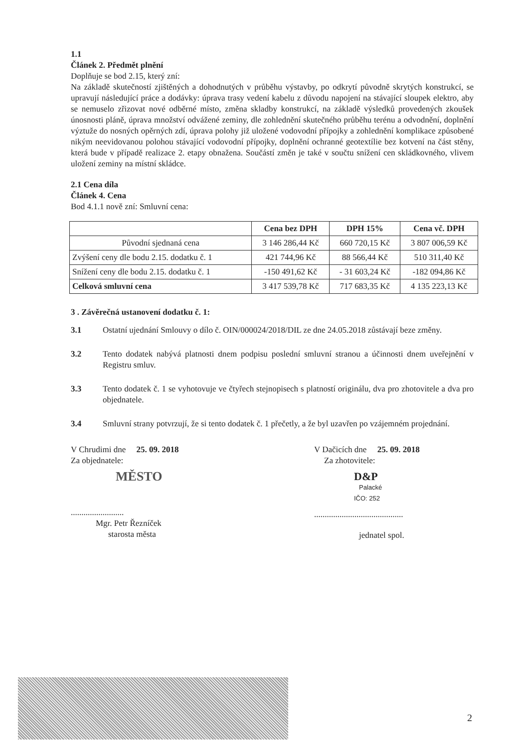1.1
Článek 2. Předmět plnění
Doplňuje se bod 2.15, který zní:
Na základě skutečností zjištěných a dohodnutých v průběhu výstavby, po odkrytí původně skrytých konstrukcí, se upravují následující práce a dodávky: úprava trasy vedení kabelu z důvodu napojení na stávající sloupek elektro, aby se nemuselo zřizovat nové odběrné místo, změna skladby konstrukcí, na základě výsledků provedených zkoušek únosnosti pláně, úprava množství odvážené zeminy, dle zohlednění skutečného průběhu terénu a odvodnění, doplnění výztuže do nosných opěrných zdí, úprava polohy již uložené vodovodní přípojky a zohlednění komplikace způsobené nikým neevidovanou polohou stávající vodovodní přípojky, doplnění ochranné geotextílie bez kotvení na část stěny, která bude v případě realizace 2. etapy obnažena. Součástí změn je také v součtu snížení cen skládkovného, vlivem uložení zeminy na místní skládce.
2.1 Cena díla
Článek 4. Cena
Bod 4.1.1 nově zní: Smluvní cena:
| | Cena bez DPH | DPH 15% | Cena vč. DPH |
| --- | --- | --- | --- |
| Původní sjednaná cena | 3 146 286,44 Kč | 660 720,15 Kč | 3 807 006,59 Kč |
| Zvýšení ceny dle bodu 2.15. dodatku č. 1 | 421 744,96 Kč | 88 566,44 Kč | 510 311,40 Kč |
| Snížení ceny dle bodu 2.15. dodatku č. 1 | -150 491,62 Kč | - 31 603,24 Kč | -182 094,86 Kč |
| Celková smluvní cena | 3 417 539,78 Kč | 717 683,35 Kč | 4 135 223,13 Kč |
3 . Závěrečná ustanovení dodatku č. 1:
3.1 Ostatní ujednání Smlouvy o dílo č. OIN/000024/2018/DIL ze dne 24.05.2018 zůstávají beze změny.
3.2 Tento dodatek nabývá platnosti dnem podpisu poslední smluvní stranou a účinnosti dnem uveřejnění v Registru smluv.
3.3 Tento dodatek č. 1 se vyhotovuje ve čtyřech stejnopisech s platností originálu, dva pro zhotovitele a dva pro objednatele.
3.4 Smluvní strany potvrzují, že si tento dodatek č. 1 přečetly, a že byl uzavřen po vzájemném projednání.
V Chrudimi dne 25. 09. 2018
Za objednatele:
MĚSTO
.........................
Mgr. Petr Řezníček
starosta města
V Dačicích dne 25. 09. 2018
Za zhotovitele:
D&P
Palacké
IČO: 252
..........................................
jednatel spol.
2